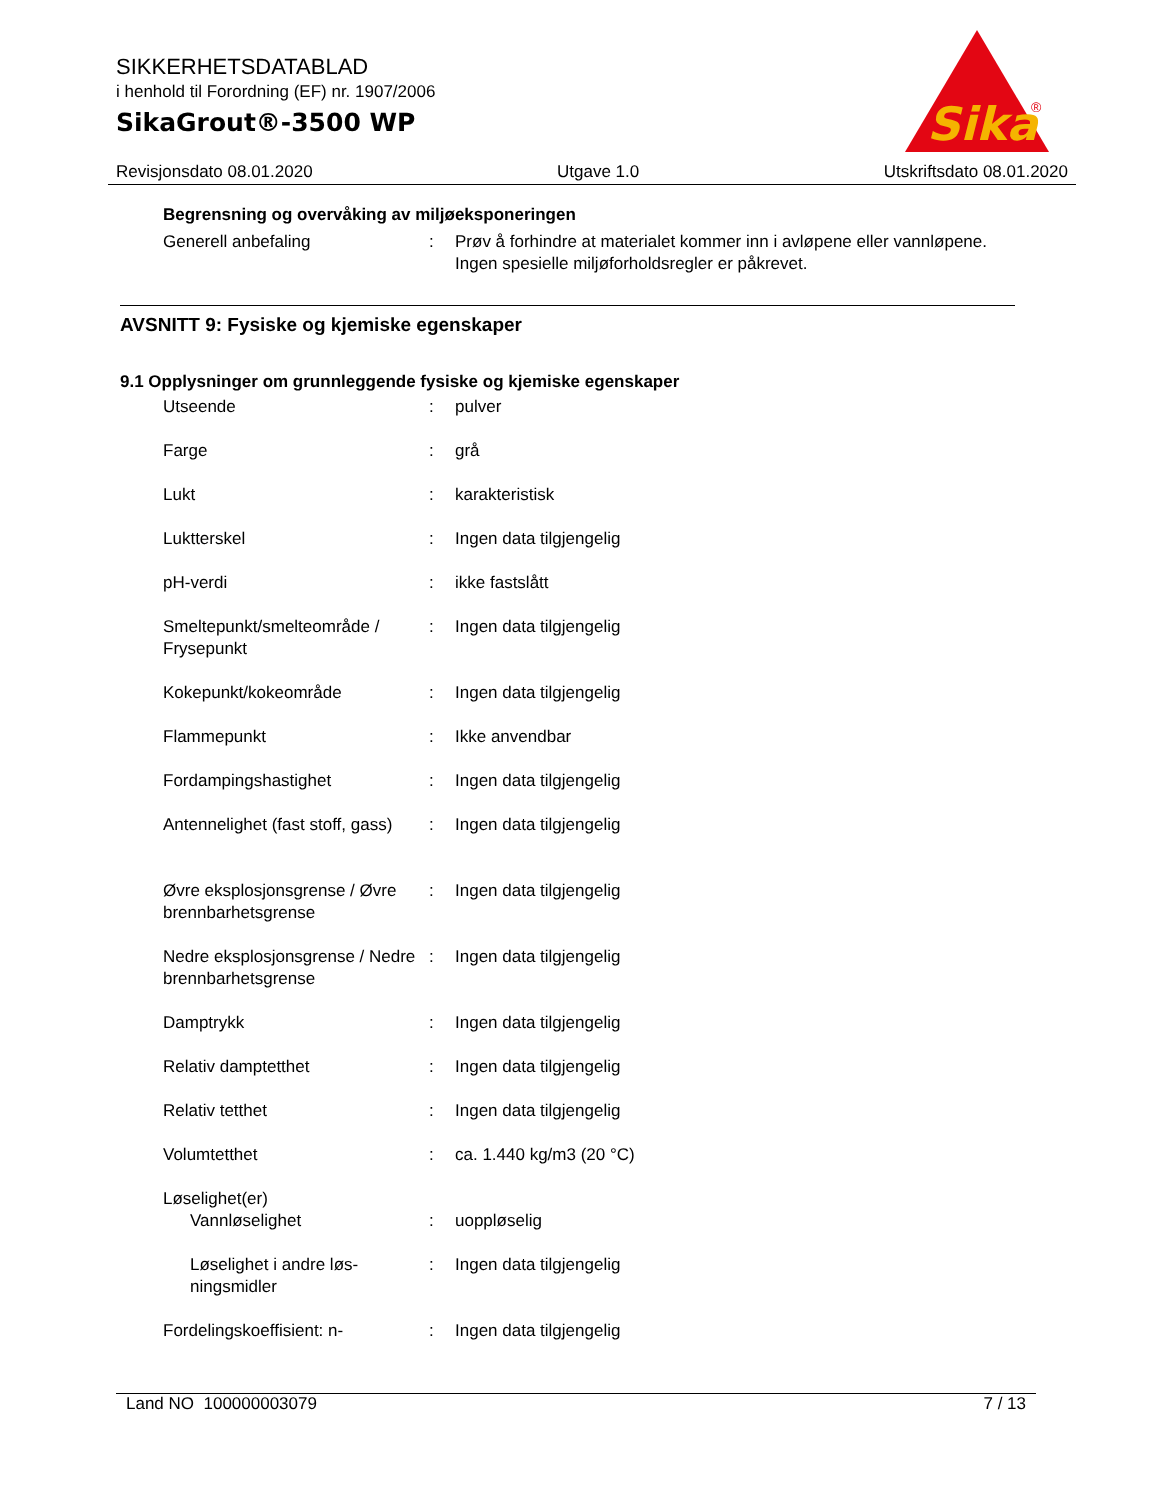SIKKERHETSDATABLAD
i henhold til Forordning (EF) nr. 1907/2006
SikaGrout®-3500 WP
Sika
®
Revisjonsdato 08.01.2020 Utgave 1.0 Utskriftsdato 08.01.2020
Begrensning og overvåking av miljøeksponeringen
Generell anbefaling : Prøv å forhindre at materialet kommer inn i avløpene eller vannløpene.
Ingen spesielle miljøforholdsregler er påkrevet.
AVSNITT 9: Fysiske og kjemiske egenskaper
9.1 Opplysninger om grunnleggende fysiske og kjemiske egenskaper
Utseende : pulver
Farge : grå
Lukt : karakteristisk
Luktterskel : Ingen data tilgjengelig
pH-verdi : ikke fastslått
Smeltepunkt/smelteområde / Frysepunkt
: Ingen data tilgjengelig
Kokepunkt/kokeområde : Ingen data tilgjengelig
Flammepunkt : Ikke anvendbar
Fordampingshastighet : Ingen data tilgjengelig
Antennelighet (fast stoff, gass)
: Ingen data tilgjengelig
Øvre eksplosjonsgrense / Øvre brennbarhetsgrense
: Ingen data tilgjengelig
Nedre eksplosjonsgrense / Nedre brennbarhetsgrense
: Ingen data tilgjengelig
Damptrykk : Ingen data tilgjengelig
Relativ damptetthet : Ingen data tilgjengelig
Relativ tetthet : Ingen data tilgjengelig
Volumtetthet : ca. 1.440 kg/m3 (20 °C)
Løselighet(er)
Vannløselighet : uoppløselig
Løselighet i andre løs-ningsmidler
: Ingen data tilgjengelig
Fordelingskoeffisient: n- : Ingen data tilgjengelig
Land NO 100000003079 7 / 13